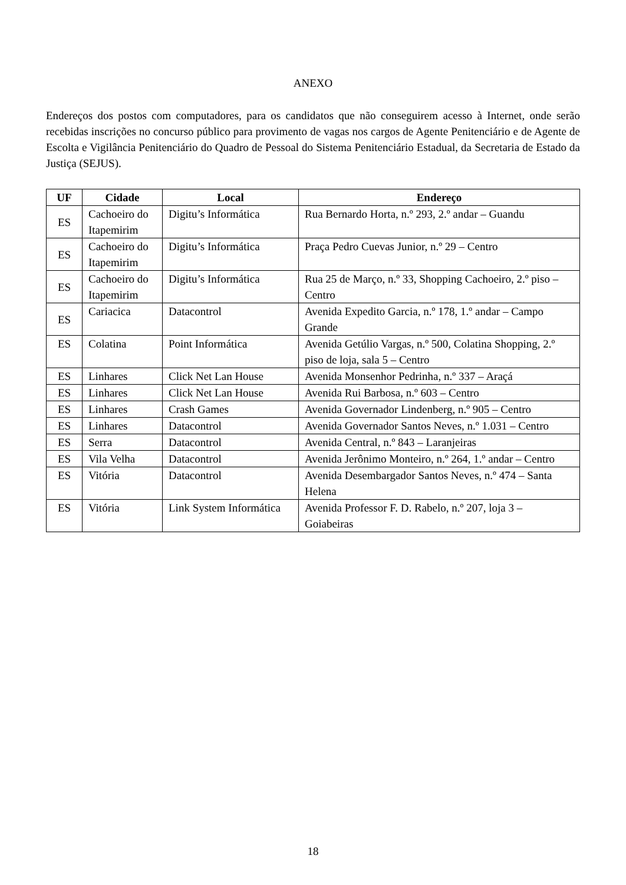ANEXO
Endereços dos postos com computadores, para os candidatos que não conseguirem acesso à Internet, onde serão recebidas inscrições no concurso público para provimento de vagas nos cargos de Agente Penitenciário e de Agente de Escolta e Vigilância Penitenciário do Quadro de Pessoal do Sistema Penitenciário Estadual, da Secretaria de Estado da Justiça (SEJUS).
| UF | Cidade | Local | Endereço |
| --- | --- | --- | --- |
| ES | Cachoeiro do Itapemirim | Digitu’s Informática | Rua Bernardo Horta, n.º 293, 2.º andar – Guandu |
| ES | Cachoeiro do Itapemirim | Digitu’s Informática | Praça Pedro Cuevas Junior, n.º 29 – Centro |
| ES | Cachoeiro do Itapemirim | Digitu’s Informática | Rua 25 de Março, n.º 33, Shopping Cachoeiro, 2.º piso – Centro |
| ES | Cariacica | Datacontrol | Avenida Expedito Garcia, n.º 178, 1.º andar – Campo Grande |
| ES | Colatina | Point Informática | Avenida Getúlio Vargas, n.º 500, Colatina Shopping, 2.º piso de loja, sala 5 – Centro |
| ES | Linhares | Click Net Lan House | Avenida Monsenhor Pedrinha, n.º 337 – Araçá |
| ES | Linhares | Click Net Lan House | Avenida Rui Barbosa, n.º 603 – Centro |
| ES | Linhares | Crash Games | Avenida Governador Lindenberg, n.º 905 – Centro |
| ES | Linhares | Datacontrol | Avenida Governador Santos Neves, n.º 1.031 – Centro |
| ES | Serra | Datacontrol | Avenida Central, n.º 843 – Laranjeiras |
| ES | Vila Velha | Datacontrol | Avenida Jerônimo Monteiro, n.º 264, 1.º andar – Centro |
| ES | Vitória | Datacontrol | Avenida Desembargador Santos Neves, n.º 474 – Santa Helena |
| ES | Vitória | Link System Informática | Avenida Professor F. D. Rabelo, n.º 207, loja 3 – Goiabeiras |
18